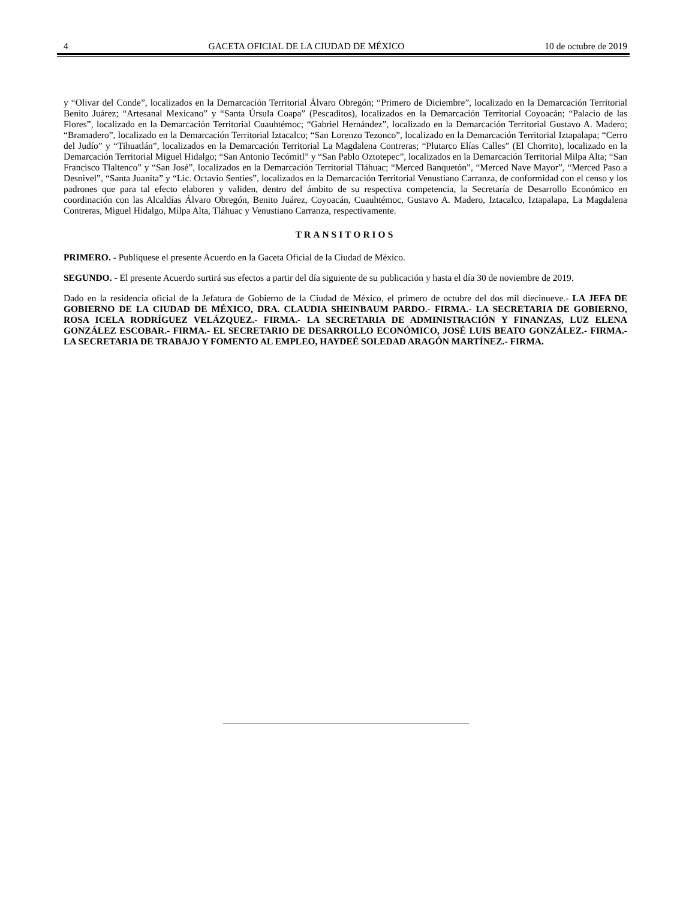4 GACETA OFICIAL DE LA CIUDAD DE MÉXICO 10 de octubre de 2019
y “Olivar del Conde”, localizados en la Demarcación Territorial Álvaro Obregón; “Primero de Diciembre”, localizado en la Demarcación Territorial Benito Juárez; “Artesanal Mexicano” y “Santa Úrsula Coapa” (Pescaditos), localizados en la Demarcación Territorial Coyoacán; “Palacio de las Flores”, localizado en la Demarcación Territorial Cuauhtémoc; “Gabriel Hernández”, localizado en la Demarcación Territorial Gustavo A. Madero; “Bramadero”, localizado en la Demarcación Territorial Iztacalco; “San Lorenzo Tezonco”, localizado en la Demarcación Territorial Iztapalapa; “Cerro del Judío” y “Tihuatlán”, localizados en la Demarcación Territorial La Magdalena Contreras; “Plutarco Elías Calles” (El Chorrito), localizado en la Demarcación Territorial Miguel Hidalgo; “San Antonio Tecómitl” y “San Pablo Oztotepec”, localizados en la Demarcación Territorial Milpa Alta; “San Francisco Tlaltenco” y “San José”, localizados en la Demarcación Territorial Tláhuac; “Merced Banquetón”, “Merced Nave Mayor”, “Merced Paso a Desnivel”, “Santa Juanita” y “Lic. Octavio Senties”, localizados en la Demarcación Territorial Venustiano Carranza, de conformidad con el censo y los padrones que para tal efecto elaboren y validen, dentro del ámbito de su respectiva competencia, la Secretaría de Desarrollo Económico en coordinación con las Alcaldías Álvaro Obregón, Benito Juárez, Coyoacán, Cuauhtémoc, Gustavo A. Madero, Iztacalco, Iztapalapa, La Magdalena Contreras, Miguel Hidalgo, Milpa Alta, Tláhuac y Venustiano Carranza, respectivamente.
TRANSITORIOS
PRIMERO. - Publíquese el presente Acuerdo en la Gaceta Oficial de la Ciudad de México.
SEGUNDO. - El presente Acuerdo surtirá sus efectos a partir del día siguiente de su publicación y hasta el día 30 de noviembre de 2019.
Dado en la residencia oficial de la Jefatura de Gobierno de la Ciudad de México, el primero de octubre del dos mil diecinueve.- LA JEFA DE GOBIERNO DE LA CIUDAD DE MÉXICO, DRA. CLAUDIA SHEINBAUM PARDO.- FIRMA.- LA SECRETARIA DE GOBIERNO, ROSA ICELA RODRÍGUEZ VELÁZQUEZ.- FIRMA.- LA SECRETARIA DE ADMINISTRACIÓN Y FINANZAS, LUZ ELENA GONZÁLEZ ESCOBAR.- FIRMA.- EL SECRETARIO DE DESARROLLO ECONÓMICO, JOSÉ LUIS BEATO GONZÁLEZ.- FIRMA.- LA SECRETARIA DE TRABAJO Y FOMENTO AL EMPLEO, HAYDEÉ SOLEDAD ARAGÓN MARTÍNEZ.- FIRMA.